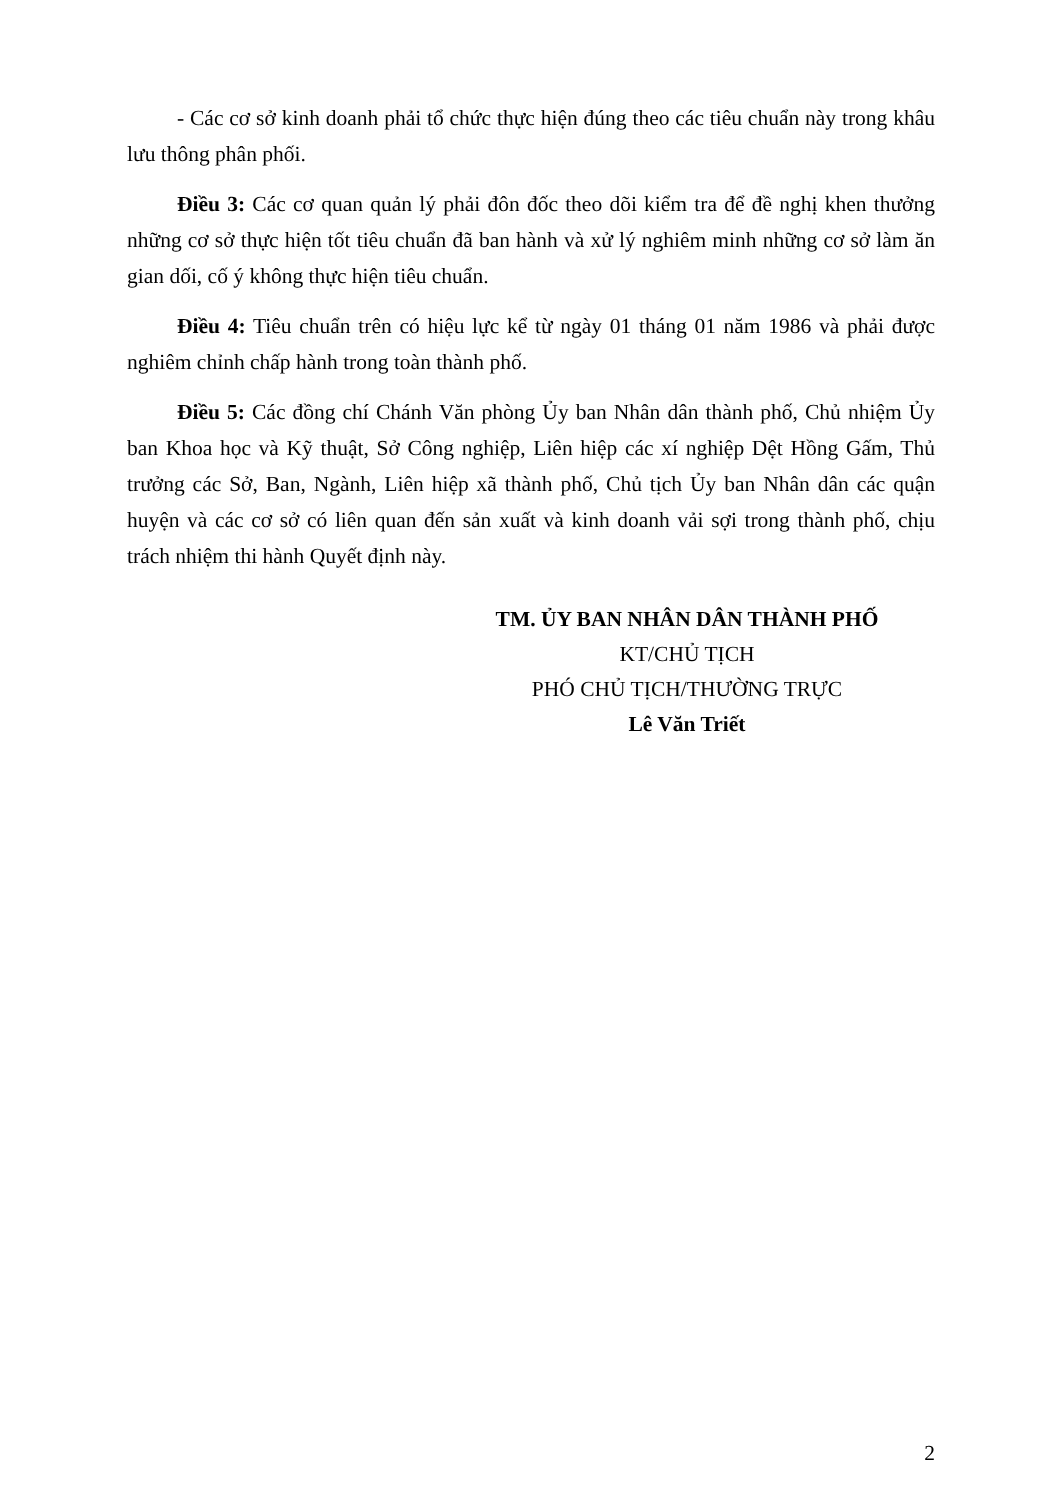- Các cơ sở kinh doanh phải tổ chức thực hiện đúng theo các tiêu chuẩn này trong khâu lưu thông phân phối.
Điều 3: Các cơ quan quản lý phải đôn đốc theo dõi kiểm tra để đề nghị khen thưởng những cơ sở thực hiện tốt tiêu chuẩn đã ban hành và xử lý nghiêm minh những cơ sở làm ăn gian dối, cố ý không thực hiện tiêu chuẩn.
Điều 4: Tiêu chuẩn trên có hiệu lực kể từ ngày 01 tháng 01 năm 1986 và phải được nghiêm chỉnh chấp hành trong toàn thành phố.
Điều 5: Các đồng chí Chánh Văn phòng Ủy ban Nhân dân thành phố, Chủ nhiệm Ủy ban Khoa học và Kỹ thuật, Sở Công nghiệp, Liên hiệp các xí nghiệp Dệt Hồng Gấm, Thủ trưởng các Sở, Ban, Ngành, Liên hiệp xã thành phố, Chủ tịch Ủy ban Nhân dân các quận huyện và các cơ sở có liên quan đến sản xuất và kinh doanh vải sợi trong thành phố, chịu trách nhiệm thi hành Quyết định này.
TM. ỦY BAN NHÂN DÂN THÀNH PHỐ
KT/CHỦ TỊCH
PHÓ CHỦ TỊCH/THƯỜNG TRỰC
Lê Văn Triết
2